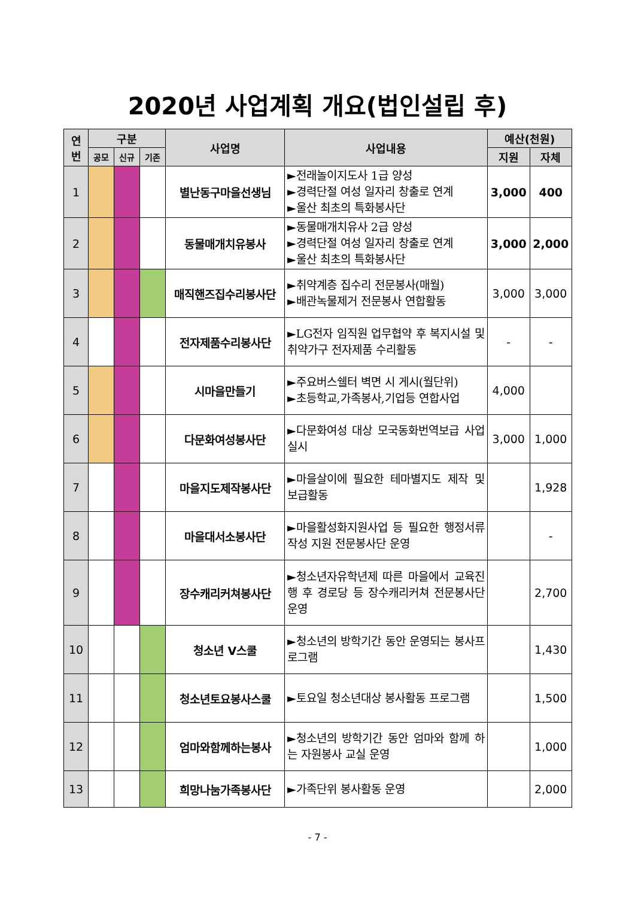2020년 사업계획 개요(법인설립 후)
| 연 번 | 구분 | | | 사업명 | 사업내용 | 예산(천원) | |
| --- | --- | --- | --- | --- | --- | --- | --- |
| | 공모 | 신규 | 기존 | | | 지원 | 자체 |
| 1 | | | | 별난동구마을선생님 | ►전래놀이지도사 1급 양성 ►경력단절 여성 일자리 창출로 연계 ►울산 최초의 특화봉사단 | 3,000 | 400 |
| 2 | | | | 동물매개치유봉사 | ►동물매개치유사 2급 양성 ►경력단절 여성 일자리 창출로 연계 ►울산 최초의 특화봉사단 | 3,000 | 2,000 |
| 3 | | | | 매직핸즈집수리봉사단 | ►취약계층 집수리 전문봉사(매월) ►배관녹물제거 전문봉사 연합활동 | 3,000 | 3,000 |
| 4 | | | | 전자제품수리봉사단 | ►LG전자 임직원 업무협약 후 복지시설 및 취약가구 전자제품 수리활동 | - | - |
| 5 | | | | 시마을만들기 | ►주요버스쉘터 벽면 시 게시(월단위) ►초등학교,가족봉사,기업등 연합사업 | 4,000 | |
| 6 | | | | 다문화여성봉사단 | ►다문화여성 대상 모국동화번역보급 사업 실시 | 3,000 | 1,000 |
| 7 | | | | 마을지도제작봉사단 | ►마을살이에 필요한 테마별지도 제작 및 보급활동 | | 1,928 |
| 8 | | | | 마을대서소봉사단 | ►마을활성화지원사업 등 필요한 행정서류작성 지원 전문봉사단 운영 | | - |
| 9 | | | | 장수캐리커쳐봉사단 | ►청소년자유학년제 따른 마을에서 교육진행 후 경로당 등 장수캐리커쳐 전문봉사단 운영 | | 2,700 |
| 10 | | | | 청소년 V스쿨 | ►청소년의 방학기간 동안 운영되는 봉사프로그램 | | 1,430 |
| 11 | | | | 청소년토요봉사스쿨 | ►토요일 청소년대상 봉사활동 프로그램 | | 1,500 |
| 12 | | | | 엄마와함께하는봉사 | ►청소년의 방학기간 동안 엄마와 함께 하는 자원봉사 교실 운영 | | 1,000 |
| 13 | | | | 희망나눔가족봉사단 | ►가족단위 봉사활동 운영 | | 2,000 |
- 7 -